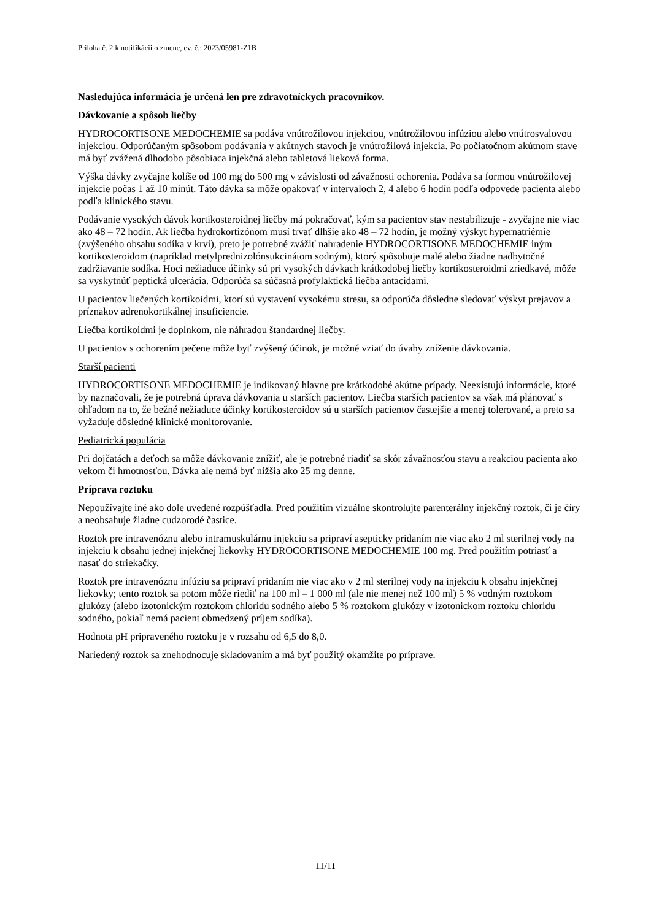Príloha č. 2 k notifikácii o zmene, ev. č.: 2023/05981-Z1B
Nasledujúca informácia je určená len pre zdravotníckych pracovníkov.
Dávkovanie a spôsob liečby
HYDROCORTISONE MEDOCHEMIE sa podáva vnútrožilovou injekciou, vnútrožilovou infúziou alebo vnútrosvalovou injekciou. Odporúčaným spôsobom podávania v akútnych stavoch je vnútrožilová injekcia. Po počiatočnom akútnom stave má byť zvážená dlhodobo pôsobiaca injekčná alebo tabletová lieková forma.
Výška dávky zvyčajne kolíše od 100 mg do 500 mg v závislosti od závažnosti ochorenia. Podáva sa formou vnútrožilovej injekcie počas 1 až 10 minút. Táto dávka sa môže opakovať v intervaloch 2, 4 alebo 6 hodín podľa odpovede pacienta alebo podľa klinického stavu.
Podávanie vysokých dávok kortikosteroidnej liečby má pokračovať, kým sa pacientov stav nestabilizuje - zvyčajne nie viac ako 48 – 72 hodín. Ak liečba hydrokortizónom musí trvať dlhšie ako 48 – 72 hodín, je možný výskyt hypernatriémie (zvýšeného obsahu sodíka v krvi), preto je potrebné zvážiť nahradenie HYDROCORTISONE MEDOCHEMIE iným kortikosteroidom (napríklad metylprednizolónsukcinátom sodným), ktorý spôsobuje malé alebo žiadne nadbytočné zadržiavanie sodíka. Hoci nežiaduce účinky sú pri vysokých dávkach krátkodobej liečby kortikosteroidmi zriedkavé, môže sa vyskytnúť peptická ulcerácia. Odporúča sa súčasná profylaktická liečba antacidami.
U pacientov liečených kortikoidmi, ktorí sú vystavení vysokému stresu, sa odporúča dôsledne sledovať výskyt prejavov a príznakov adrenokortikálnej insuficiencie.
Liečba kortikoidmi je doplnkom, nie náhradou štandardnej liečby.
U pacientov s ochorením pečene môže byť zvýšený účinok, je možné vziať do úvahy zníženie dávkovania.
Starší pacienti
HYDROCORTISONE MEDOCHEMIE je indikovaný hlavne pre krátkodobé akútne prípady. Neexistujú informácie, ktoré by naznačovali, že je potrebná úprava dávkovania u starších pacientov. Liečba starších pacientov sa však má plánovať s ohľadom na to, že bežné nežiaduce účinky kortikosteroidov sú u starších pacientov častejšie a menej tolerované, a preto sa vyžaduje dôsledné klinické monitorovanie.
Pediatrická populácia
Pri dojčatách a deťoch sa môže dávkovanie znížiť, ale je potrebné riadiť sa skôr závažnosťou stavu a reakciou pacienta ako vekom či hmotnosťou. Dávka ale nemá byť nižšia ako 25 mg denne.
Príprava roztoku
Nepoužívajte iné ako dole uvedené rozpúšťadla. Pred použitím vizuálne skontrolujte parenterálny injekčný roztok, či je číry a neobsahuje žiadne cudzorodé častice.
Roztok pre intravenóznu alebo intramuskulárnu injekciu sa pripraví asepticky pridaním nie viac ako 2 ml sterilnej vody na injekciu k obsahu jednej injekčnej liekovky HYDROCORTISONE MEDOCHEMIE 100 mg. Pred použitím potriasť a nasať do striekačky.
Roztok pre intravenóznu infúziu sa pripraví pridaním nie viac ako v 2 ml sterilnej vody na injekciu k obsahu injekčnej liekovky; tento roztok sa potom môže riediť na 100 ml – 1 000 ml (ale nie menej než 100 ml) 5 % vodným roztokom glukózy (alebo izotonickým roztokom chloridu sodného alebo 5 % roztokom glukózy v izotonickom roztoku chloridu sodného, pokiaľ nemá pacient obmedzený príjem sodíka).
Hodnota pH pripraveného roztoku je v rozsahu od 6,5 do 8,0.
Nariedený roztok sa znehodnocuje skladovaním a má byť použitý okamžite po príprave.
11/11